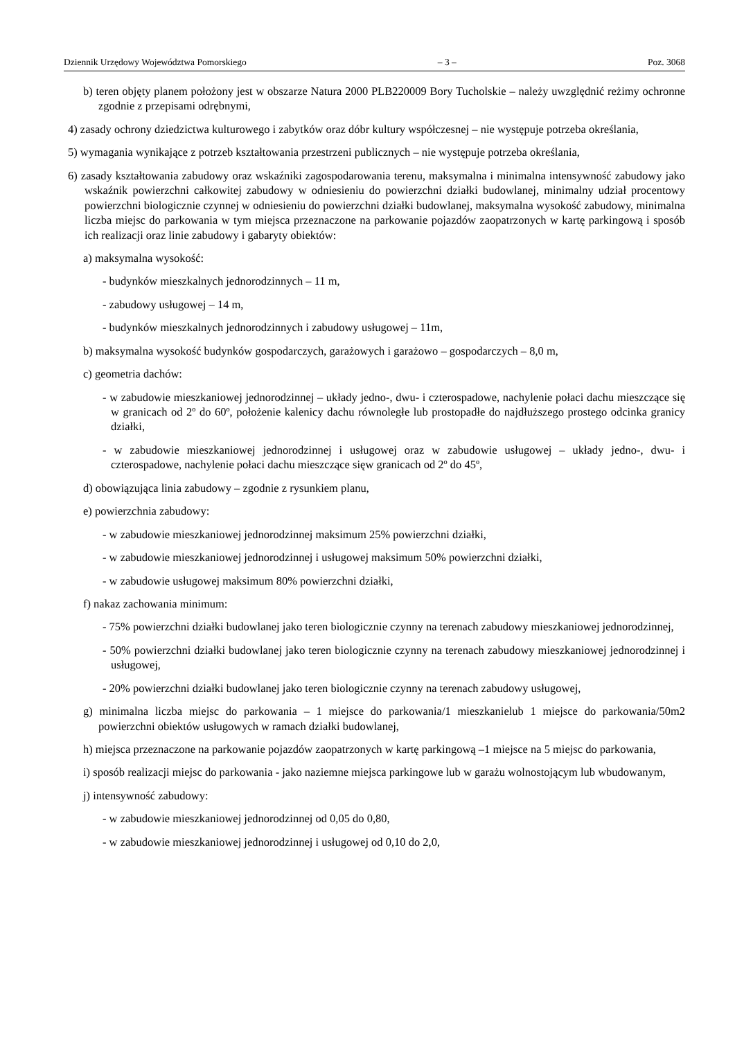Dziennik Urzędowy Województwa Pomorskiego – 3 – Poz. 3068
b) teren objęty planem położony jest w obszarze Natura 2000 PLB220009 Bory Tucholskie – należy uwzględnić reżimy ochronne zgodnie z przepisami odrębnymi,
4) zasady ochrony dziedzictwa kulturowego i zabytków oraz dóbr kultury współczesnej – nie występuje potrzeba określania,
5) wymagania wynikające z potrzeb kształtowania przestrzeni publicznych – nie występuje potrzeba określania,
6) zasady kształtowania zabudowy oraz wskaźniki zagospodarowania terenu, maksymalna i minimalna intensywność zabudowy jako wskaźnik powierzchni całkowitej zabudowy w odniesieniu do powierzchni działki budowlanej, minimalny udział procentowy powierzchni biologicznie czynnej w odniesieniu do powierzchni działki budowlanej, maksymalna wysokość zabudowy, minimalna liczba miejsc do parkowania w tym miejsca przeznaczone na parkowanie pojazdów zaopatrzonych w kartę parkingową i sposób ich realizacji oraz linie zabudowy i gabaryty obiektów:
a) maksymalna wysokość:
- budynków mieszkalnych jednorodzinnych – 11 m,
- zabudowy usługowej – 14 m,
- budynków mieszkalnych jednorodzinnych i zabudowy usługowej – 11m,
b) maksymalna wysokość budynków gospodarczych, garażowych i garażowo – gospodarczych – 8,0 m,
c) geometria dachów:
- w zabudowie mieszkaniowej jednorodzinnej – układy jedno-, dwu- i czterospadowe, nachylenie połaci dachu mieszczące się w granicach od 2º do 60º, położenie kalenicy dachu równoległe lub prostopadłe do najdłuższego prostego odcinka granicy działki,
- w zabudowie mieszkaniowej jednorodzinnej i usługowej oraz w zabudowie usługowej – układy jedno-, dwu- i czterospadowe, nachylenie połaci dachu mieszczące sięw granicach od 2º do 45º,
d) obowiązująca linia zabudowy – zgodnie z rysunkiem planu,
e) powierzchnia zabudowy:
- w zabudowie mieszkaniowej jednorodzinnej maksimum 25% powierzchni działki,
- w zabudowie mieszkaniowej jednorodzinnej i usługowej maksimum 50% powierzchni działki,
- w zabudowie usługowej maksimum 80% powierzchni działki,
f) nakaz zachowania minimum:
- 75% powierzchni działki budowlanej jako teren biologicznie czynny na terenach zabudowy mieszkaniowej jednorodzinnej,
- 50% powierzchni działki budowlanej jako teren biologicznie czynny na terenach zabudowy mieszkaniowej jednorodzinnej i usługowej,
- 20% powierzchni działki budowlanej jako teren biologicznie czynny na terenach zabudowy usługowej,
g) minimalna liczba miejsc do parkowania – 1 miejsce do parkowania/1 mieszkanielub 1 miejsce do parkowania/50m2 powierzchni obiektów usługowych w ramach działki budowlanej,
h) miejsca przeznaczone na parkowanie pojazdów zaopatrzonych w kartę parkingową –1 miejsce na 5 miejsc do parkowania,
i) sposób realizacji miejsc do parkowania - jako naziemne miejsca parkingowe lub w garażu wolnostojącym lub wbudowanym,
j) intensywność zabudowy:
- w zabudowie mieszkaniowej jednorodzinnej od 0,05 do 0,80,
- w zabudowie mieszkaniowej jednorodzinnej i usługowej od 0,10 do 2,0,